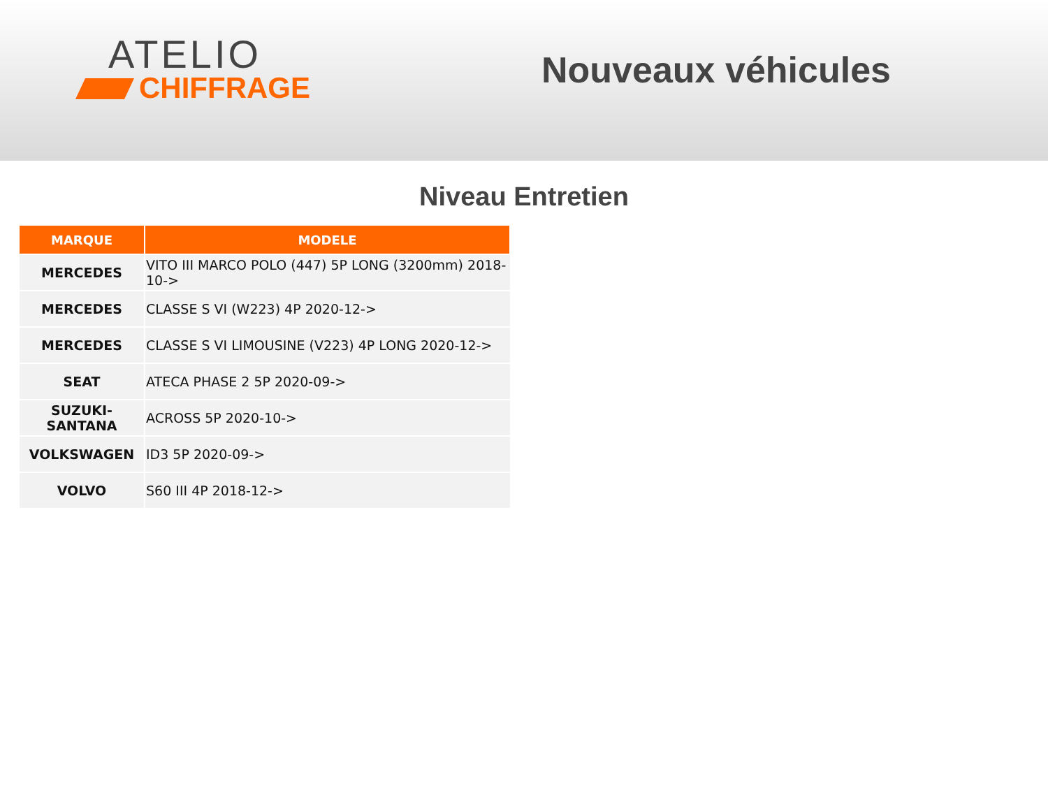ATELIO
CHIFFRAGE
Nouveaux véhicules
Niveau Entretien
| MARQUE | MODELE |
| --- | --- |
| MERCEDES | VITO III MARCO POLO (447) 5P LONG (3200mm) 2018-10-> |
| MERCEDES | CLASSE S VI (W223) 4P 2020-12-> |
| MERCEDES | CLASSE S VI LIMOUSINE (V223) 4P LONG 2020-12-> |
| SEAT | ATECA PHASE 2 5P 2020-09-> |
| SUZUKI-SANTANA | ACROSS 5P 2020-10-> |
| VOLKSWAGEN | ID3 5P 2020-09-> |
| VOLVO | S60 III 4P 2018-12-> |